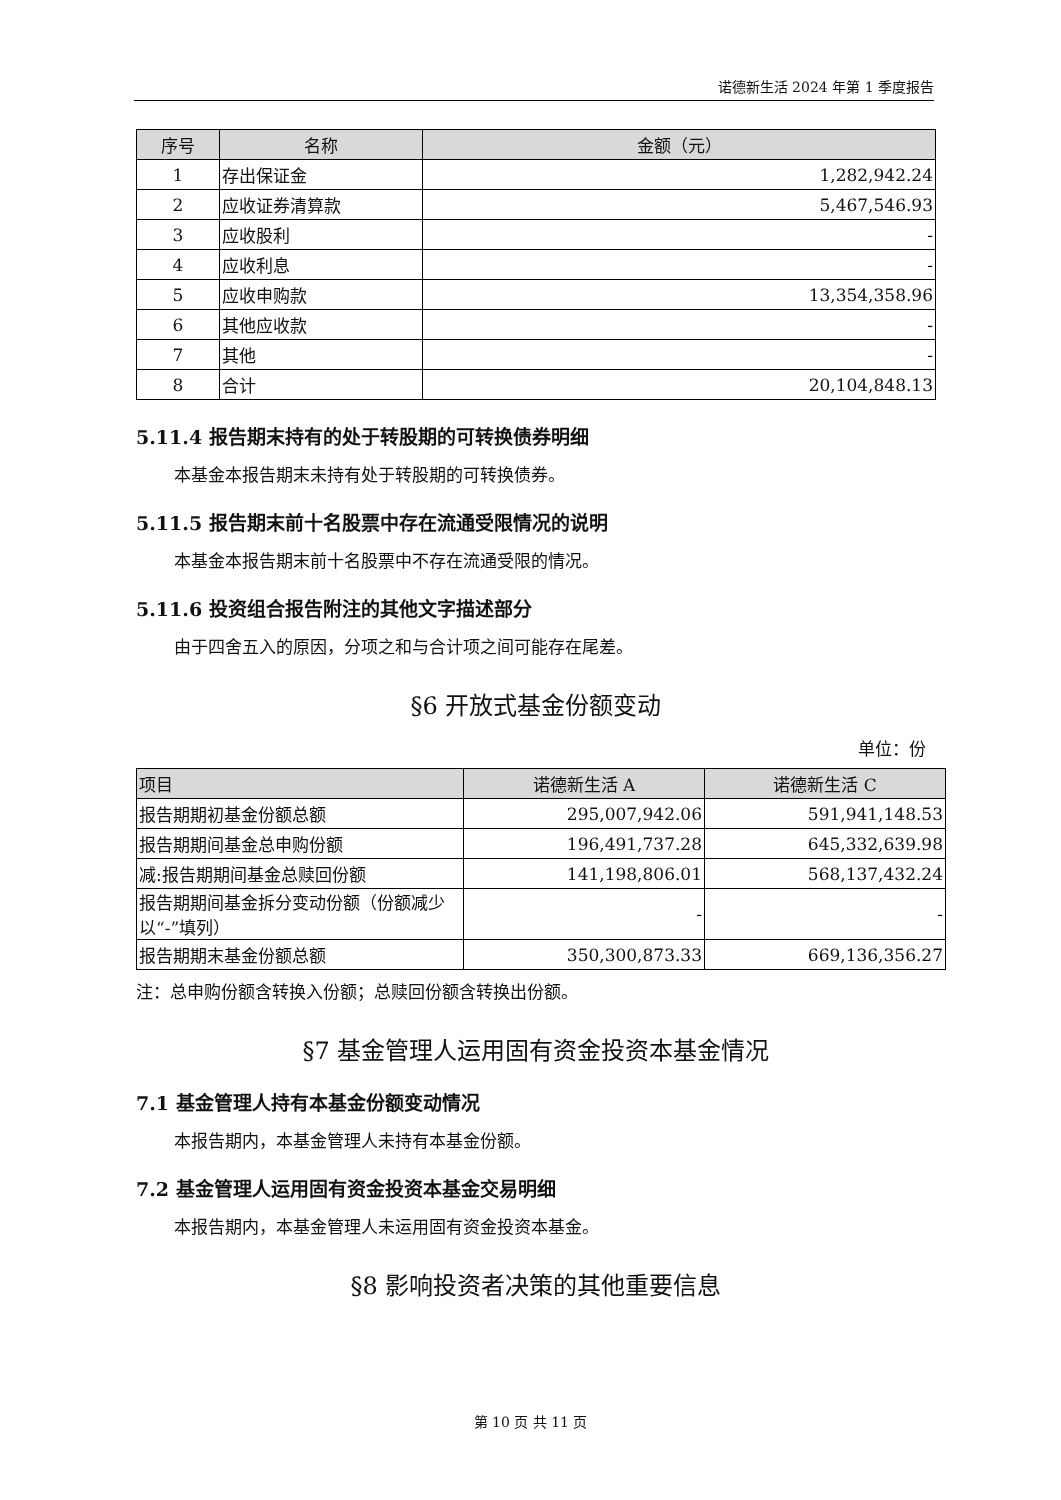诺德新生活 2024 年第 1 季度报告
| 序号 | 名称 | 金额（元） |
| --- | --- | --- |
| 1 | 存出保证金 | 1,282,942.24 |
| 2 | 应收证券清算款 | 5,467,546.93 |
| 3 | 应收股利 | - |
| 4 | 应收利息 | - |
| 5 | 应收申购款 | 13,354,358.96 |
| 6 | 其他应收款 | - |
| 7 | 其他 | - |
| 8 | 合计 | 20,104,848.13 |
5.11.4 报告期末持有的处于转股期的可转换债券明细
本基金本报告期末未持有处于转股期的可转换债券。
5.11.5 报告期末前十名股票中存在流通受限情况的说明
本基金本报告期末前十名股票中不存在流通受限的情况。
5.11.6 投资组合报告附注的其他文字描述部分
由于四舍五入的原因，分项之和与合计项之间可能存在尾差。
§6 开放式基金份额变动
单位：份
| 项目 | 诺德新生活 A | 诺德新生活 C |
| --- | --- | --- |
| 报告期期初基金份额总额 | 295,007,942.06 | 591,941,148.53 |
| 报告期期间基金总申购份额 | 196,491,737.28 | 645,332,639.98 |
| 减:报告期期间基金总赎回份额 | 141,198,806.01 | 568,137,432.24 |
| 报告期期间基金拆分变动份额（份额减少以“-”填列） | - | - |
| 报告期期末基金份额总额 | 350,300,873.33 | 669,136,356.27 |
注：总申购份额含转换入份额；总赎回份额含转换出份额。
§7 基金管理人运用固有资金投资本基金情况
7.1 基金管理人持有本基金份额变动情况
本报告期内，本基金管理人未持有本基金份额。
7.2 基金管理人运用固有资金投资本基金交易明细
本报告期内，本基金管理人未运用固有资金投资本基金。
§8 影响投资者决策的其他重要信息
第 10 页 共 11 页